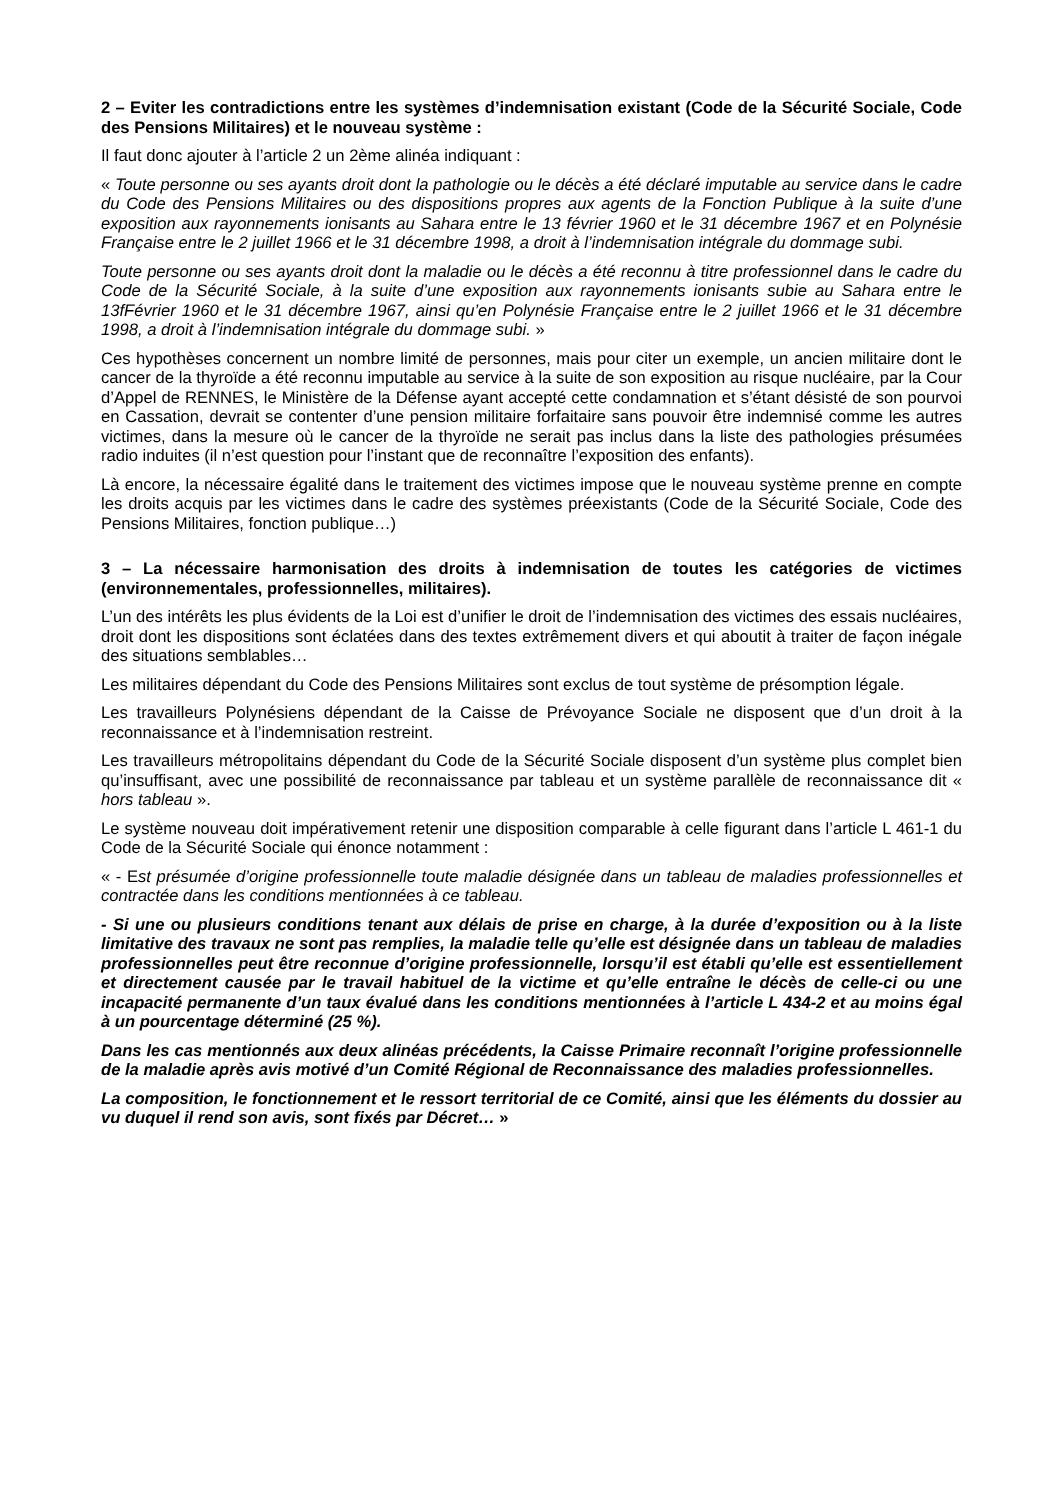2 – Eviter les contradictions entre les systèmes d’indemnisation existant (Code de la Sécurité Sociale, Code des Pensions Militaires) et le nouveau système :
Il faut donc ajouter à l’article 2 un 2ème alinéa indiquant :
« Toute personne ou ses ayants droit dont la pathologie ou le décès a été déclaré imputable au service dans le cadre du Code des Pensions Militaires ou des dispositions propres aux agents de la Fonction Publique à la suite d’une exposition aux rayonnements ionisants au Sahara entre le 13 février 1960 et le 31 décembre 1967 et en Polynésie Française entre le 2 juillet 1966 et le 31 décembre 1998, a droit à l’indemnisation intégrale du dommage subi.
Toute personne ou ses ayants droit dont la maladie ou le décès a été reconnu à titre professionnel dans le cadre du Code de la Sécurité Sociale, à la suite d’une exposition aux rayonnements ionisants subie au Sahara entre le 13fFévrier 1960 et le 31 décembre 1967, ainsi qu’en Polynésie Française entre le 2 juillet 1966 et le 31 décembre 1998, a droit à l’indemnisation intégrale du dommage subi. »
Ces hypothèses concernent un nombre limité de personnes, mais pour citer un exemple, un ancien militaire dont le cancer de la thyroïde a été reconnu imputable au service à la suite de son exposition au risque nucléaire, par la Cour d’Appel de RENNES, le Ministère de la Défense ayant accepté cette condamnation et s’étant désisté de son pourvoi en Cassation, devrait se contenter d’une pension militaire forfaitaire sans pouvoir être indemnisé comme les autres victimes, dans la mesure où le cancer de la thyroïde ne serait pas inclus dans la liste des pathologies présumées radio induites (il n’est question pour l’instant que de reconnaître l’exposition des enfants).
Là encore, la nécessaire égalité dans le traitement des victimes impose que le nouveau système prenne en compte les droits acquis par les victimes dans le cadre des systèmes préexistants (Code de la Sécurité Sociale, Code des Pensions Militaires, fonction publique…)
3 – La nécessaire harmonisation des droits à indemnisation de toutes les catégories de victimes (environnementales, professionnelles, militaires).
L’un des intérêts les plus évidents de la Loi est d’unifier le droit de l’indemnisation des victimes des essais nucléaires, droit dont les dispositions sont éclatées dans des textes extrêmement divers et qui aboutit à traiter de façon inégale des situations semblables…
Les militaires dépendant du Code des Pensions Militaires sont exclus de tout système de présomption légale.
Les travailleurs Polynésiens dépendant de la Caisse de Prévoyance Sociale ne disposent que d’un droit à la reconnaissance et à l’indemnisation restreint.
Les travailleurs métropolitains dépendant du Code de la Sécurité Sociale disposent d’un système plus complet bien qu’insuffisant, avec une possibilité de reconnaissance par tableau et un système parallèle de reconnaissance dit « hors tableau ».
Le système nouveau doit impérativement retenir une disposition comparable à celle figurant dans l’article L 461-1 du Code de la Sécurité Sociale qui énonce notamment :
« - Est présumée d’origine professionnelle toute maladie désignée dans un tableau de maladies professionnelles et contractée dans les conditions mentionnées à ce tableau.
- Si une ou plusieurs conditions tenant aux délais de prise en charge, à la durée d’exposition ou à la liste limitative des travaux ne sont pas remplies, la maladie telle qu’elle est désignée dans un tableau de maladies professionnelles peut être reconnue d’origine professionnelle, lorsqu’il est établi qu’elle est essentiellement et directement causée par le travail habituel de la victime et qu’elle entraîne le décès de celle-ci ou une incapacité permanente d’un taux évalué dans les conditions mentionnées à l’article L 434-2 et au moins égal à un pourcentage déterminé (25 %).
Dans les cas mentionnés aux deux alinéas précédents, la Caisse Primaire reconnaît l’origine professionnelle de la maladie après avis motivé d’un Comité Régional de Reconnaissance des maladies professionnelles.
La composition, le fonctionnement et le ressort territorial de ce Comité, ainsi que les éléments du dossier au vu duquel il rend son avis, sont fixés par Décret… »